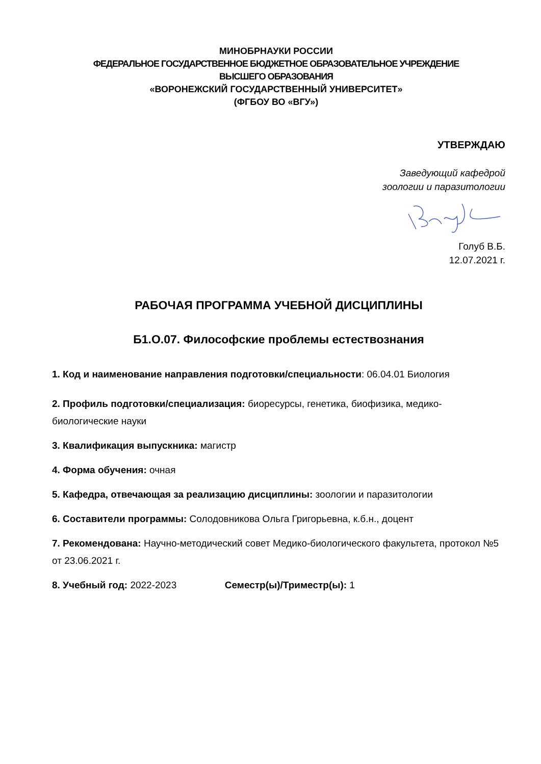МИНОБРНАУКИ РОССИИ
ФЕДЕРАЛЬНОЕ ГОСУДАРСТВЕННОЕ БЮДЖЕТНОЕ ОБРАЗОВАТЕЛЬНОЕ УЧРЕЖДЕНИЕ
ВЫСШЕГО ОБРАЗОВАНИЯ
«ВОРОНЕЖСКИЙ ГОСУДАРСТВЕННЫЙ УНИВЕРСИТЕТ»
(ФГБОУ ВО «ВГУ»)
УТВЕРЖДАЮ
Заведующий кафедрой
зоологии и паразитологии
Голуб В.Б.
12.07.2021 г.
РАБОЧАЯ ПРОГРАММА УЧЕБНОЙ ДИСЦИПЛИНЫ
Б1.О.07. Философские проблемы естествознания
1. Код и наименование направления подготовки/специальности: 06.04.01 Биология
2. Профиль подготовки/специализация: биоресурсы, генетика, биофизика, медико-биологические науки
3. Квалификация выпускника: магистр
4. Форма обучения: очная
5. Кафедра, отвечающая за реализацию дисциплины: зоологии и паразитологии
6. Составители программы: Солодовникова Ольга Григорьевна, к.б.н., доцент
7. Рекомендована: Научно-методический совет Медико-биологического факультета, протокол №5 от 23.06.2021 г.
8. Учебный год: 2022-2023 Семестр(ы)/Триместр(ы): 1